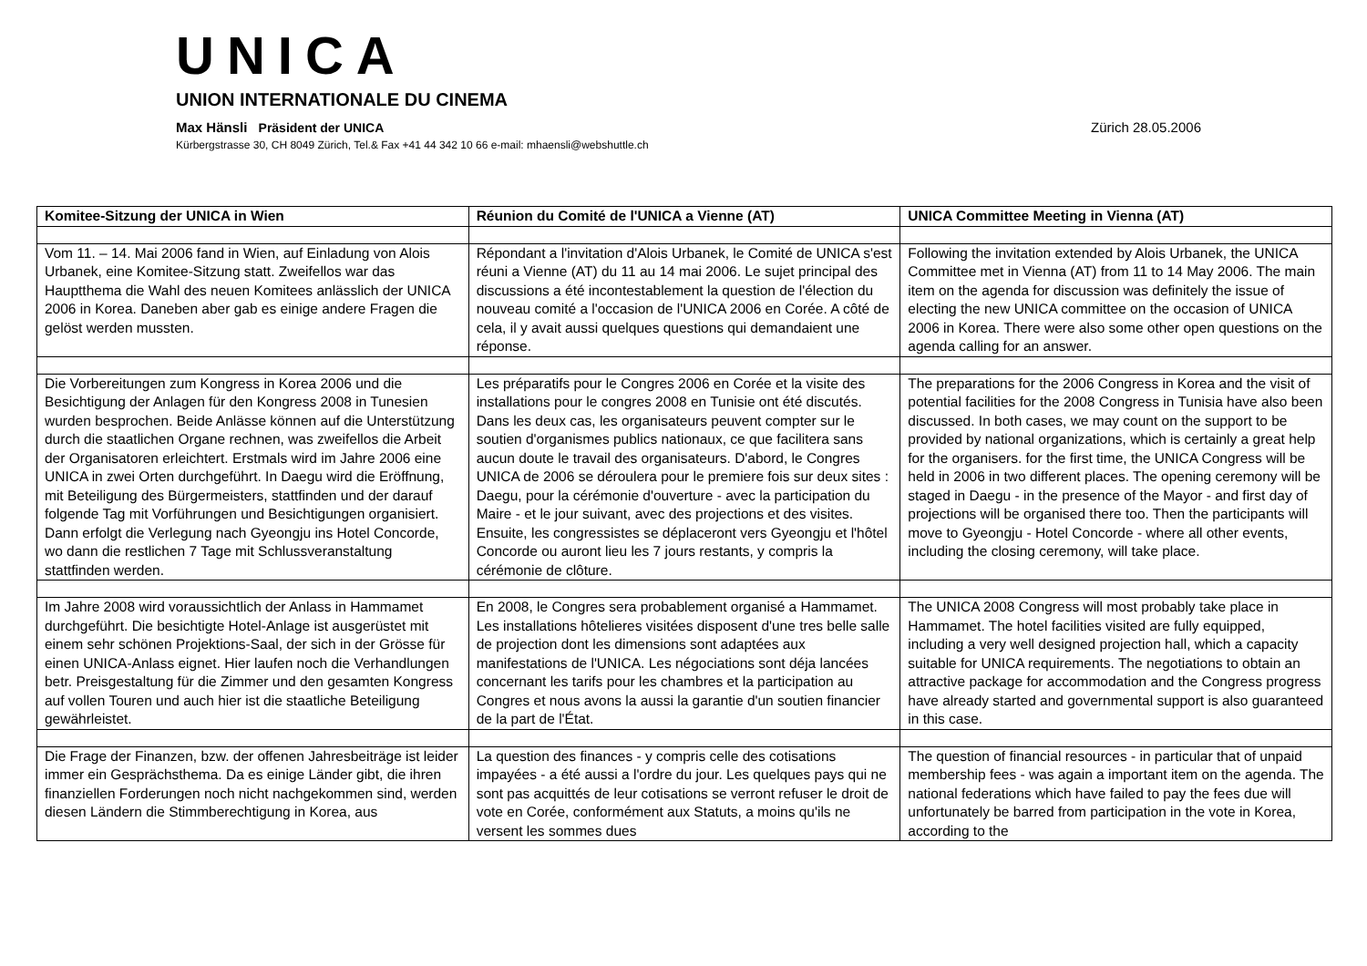UNICA
UNION INTERNATIONALE DU CINEMA
Max Hänsli Präsident der UNICA Zürich 28.05.2006
Kürbergstrasse 30, CH 8049 Zürich, Tel.& Fax +41 44 342 10 66 e-mail: mhaensli@webshuttle.ch
| Komitee-Sitzung der UNICA in Wien | Réunion du Comité de l'UNICA a Vienne (AT) | UNICA Committee Meeting in Vienna (AT) |
| --- | --- | --- |
| Vom 11. – 14. Mai 2006 fand in Wien, auf Einladung von Alois Urbanek, eine Komitee-Sitzung statt. Zweifellos war das Hauptthema die Wahl des neuen Komitees anlässlich der UNICA 2006 in Korea. Daneben aber gab es einige andere Fragen die gelöst werden mussten. | Répondant a l'invitation d'Alois Urbanek, le Comité de UNICA s'est réuni a Vienne (AT) du 11 au 14 mai 2006. Le sujet principal des discussions a été incontestablement la question de l'élection du nouveau comité a l'occasion de l'UNICA 2006 en Corée. A côté de cela, il y avait aussi quelques questions qui demandaient une réponse. | Following the invitation extended by Alois Urbanek, the UNICA Committee met in Vienna (AT) from 11 to 14 May 2006. The main item on the agenda for discussion was definitely the issue of electing the new UNICA committee on the occasion of UNICA 2006 in Korea. There were also some other open questions on the agenda calling for an answer. |
| Die Vorbereitungen zum Kongress in Korea 2006 und die Besichtigung der Anlagen für den Kongress 2008 in Tunesien wurden besprochen. Beide Anlässe können auf die Unterstützung durch die staatlichen Organe rechnen, was zweifellos die Arbeit der Organisatoren erleichtert. Erstmals wird im Jahre 2006 eine UNICA in zwei Orten durchgeführt. In Daegu wird die Eröffnung, mit Beteiligung des Bürgermeisters, stattfinden und der darauf folgende Tag mit Vorführungen und Besichtigungen organisiert. Dann erfolgt die Verlegung nach Gyeongju ins Hotel Concorde, wo dann die restlichen 7 Tage mit Schlussveranstaltung stattfinden werden. | Les préparatifs pour le Congres 2006 en Corée et la visite des installations pour le congres 2008 en Tunisie ont été discutés. Dans les deux cas, les organisateurs peuvent compter sur le soutien d'organismes publics nationaux, ce que facilitera sans aucun doute le travail des organisateurs. D'abord, le Congres UNICA de 2006 se déroulera pour le premiere fois sur deux sites : Daegu, pour la cérémonie d'ouverture - avec la participation du Maire - et le jour suivant, avec des projections et des visites. Ensuite, les congressistes se déplaceront vers Gyeongju et l'hôtel Concorde ou auront lieu les 7 jours restants, y compris la cérémonie de clôture. | The preparations for the 2006 Congress in Korea and the visit of potential facilities for the 2008 Congress in Tunisia have also been discussed. In both cases, we may count on the support to be provided by national organizations, which is certainly a great help for the organisers. for the first time, the UNICA Congress will be held in 2006 in two different places. The opening ceremony will be staged in Daegu - in the presence of the Mayor - and first day of projections will be organised there too. Then the participants will move to Gyeongju - Hotel Concorde - where all other events, including the closing ceremony, will take place. |
| Im Jahre 2008 wird voraussichtlich der Anlass in Hammamet durchgeführt. Die besichtigte Hotel-Anlage ist ausgerüstet mit einem sehr schönen Projektions-Saal, der sich in der Grösse für einen UNICA-Anlass eignet. Hier laufen noch die Verhandlungen betr. Preisgestaltung für die Zimmer und den gesamten Kongress auf vollen Touren und auch hier ist die staatliche Beteiligung gewährleistet. | En 2008, le Congres sera probablement organisé a Hammamet. Les installations hôtelieres visitées disposent d'une tres belle salle de projection dont les dimensions sont adaptées aux manifestations de l'UNICA. Les négociations sont déja lancées concernant les tarifs pour les chambres et la participation au Congres et nous avons la aussi la garantie d'un soutien financier de la part de l'État. | The UNICA 2008 Congress will most probably take place in Hammamet. The hotel facilities visited are fully equipped, including a very well designed projection hall, which a capacity suitable for UNICA requirements. The negotiations to obtain an attractive package for accommodation and the Congress progress have already started and governmental support is also guaranteed in this case. |
| Die Frage der Finanzen, bzw. der offenen Jahresbeiträge ist leider immer ein Gesprächsthema. Da es einige Länder gibt, die ihren finanziellen Forderungen noch nicht nachgekommen sind, werden diesen Ländern die Stimmberechtigung in Korea, aus | La question des finances - y compris celle des cotisations impayées - a été aussi a l'ordre du jour. Les quelques pays qui ne sont pas acquittés de leur cotisations se verront refuser le droit de vote en Corée, conformément aux Statuts, a moins qu'ils ne versent les sommes dues | The question of financial resources - in particular that of unpaid membership fees - was again a important item on the agenda. The national federations which have failed to pay the fees due will unfortunately be barred from participation in the vote in Korea, according to the |